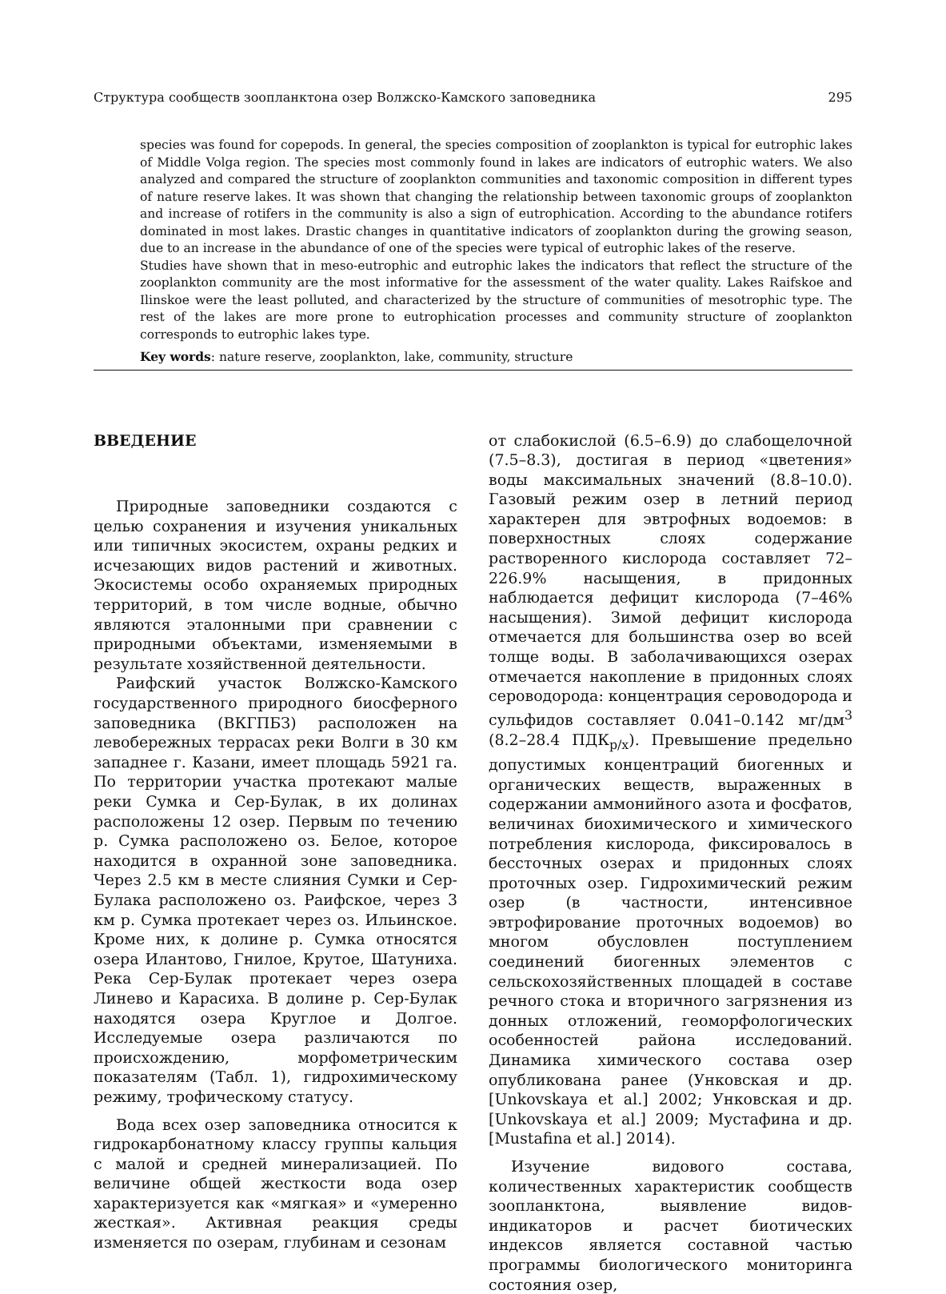Структура сообществ зоопланктона озер Волжско-Камского заповедника 295
species was found for copepods. In general, the species composition of zooplankton is typical for eutrophic lakes of Middle Volga region. The species most commonly found in lakes are indicators of eutrophic waters. We also analyzed and compared the structure of zooplankton communities and taxonomic composition in different types of nature reserve lakes. It was shown that changing the relationship between taxonomic groups of zooplankton and increase of rotifers in the community is also a sign of eutrophication. According to the abundance rotifers dominated in most lakes. Drastic changes in quantitative indicators of zooplankton during the growing season, due to an increase in the abundance of one of the species were typical of eutrophic lakes of the reserve.
Studies have shown that in meso-eutrophic and eutrophic lakes the indicators that reflect the structure of the zooplankton community are the most informative for the assessment of the water quality. Lakes Raifskoe and Ilinskoe were the least polluted, and characterized by the structure of communities of mesotrophic type. The rest of the lakes are more prone to eutrophication processes and community structure of zooplankton corresponds to eutrophic lakes type.
Key words: nature reserve, zooplankton, lake, community, structure
ВВЕДЕНИЕ
Природные заповедники создаются с целью сохранения и изучения уникальных или типичных экосистем, охраны редких и исчезающих видов растений и животных. Экосистемы особо охраняемых природных территорий, в том числе водные, обычно являются эталонными при сравнении с природными объектами, изменяемыми в результате хозяйственной деятельности.
Раифский участок Волжско-Камского государственного природного биосферного заповедника (ВКГПБЗ) расположен на левобережных террасах реки Волги в 30 км западнее г. Казани, имеет площадь 5921 га. По территории участка протекают малые реки Сумка и Сер-Булак, в их долинах расположены 12 озер. Первым по течению р. Сумка расположено оз. Белое, которое находится в охранной зоне заповедника. Через 2.5 км в месте слияния Сумки и Сер-Булака расположено оз. Раифское, через 3 км р. Сумка протекает через оз. Ильинское. Кроме них, к долине р. Сумка относятся озера Илантово, Гнилое, Крутое, Шатуниха. Река Сер-Булак протекает через озера Линево и Карасиха. В долине р. Сер-Булак находятся озера Круглое и Долгое. Исследуемые озера различаются по происхождению, морфометрическим показателям (Табл. 1), гидрохимическому режиму, трофическому статусу.
Вода всех озер заповедника относится к гидрокарбонатному классу группы кальция с малой и средней минерализацией. По величине общей жесткости вода озер характеризуется как «мягкая» и «умеренно жесткая». Активная реакция среды изменяется по озерам, глубинам и сезонам
от слабокислой (6.5–6.9) до слабощелочной (7.5–8.3), достигая в период «цветения» воды максимальных значений (8.8–10.0). Газовый режим озер в летний период характерен для эвтрофных водоемов: в поверхностных слоях содержание растворенного кислорода составляет 72–226.9% насыщения, в придонных наблюдается дефицит кислорода (7–46% насыщения). Зимой дефицит кислорода отмечается для большинства озер во всей толще воды. В заболачивающихся озерах отмечается накопление в придонных слоях сероводорода: концентрация сероводорода и сульфидов составляет 0.041–0.142 мг/дм<sup>3</sup> (8.2–28.4 ПДК<sub>р/х</sub>). Превышение предельно допустимых концентраций биогенных и органических веществ, выраженных в содержании аммонийного азота и фосфатов, величинах биохимического и химического потребления кислорода, фиксировалось в бессточных озерах и придонных слоях проточных озер. Гидрохимический режим озер (в частности, интенсивное эвтрофирование проточных водоемов) во многом обусловлен поступлением соединений биогенных элементов с сельскохозяйственных площадей в составе речного стока и вторичного загрязнения из донных отложений, геоморфологических особенностей района исследований. Динамика химического состава озер опубликована ранее (Унковская и др. [Unkovskaya et al.] 2002; Унковская и др. [Unkovskaya et al.] 2009; Мустафина и др. [Mustafina et al.] 2014).
Изучение видового состава, количественных характеристик сообществ зоопланктона, выявление видов-индикаторов и расчет биотических индексов является составной частью программы биологического мониторинга состояния озер,